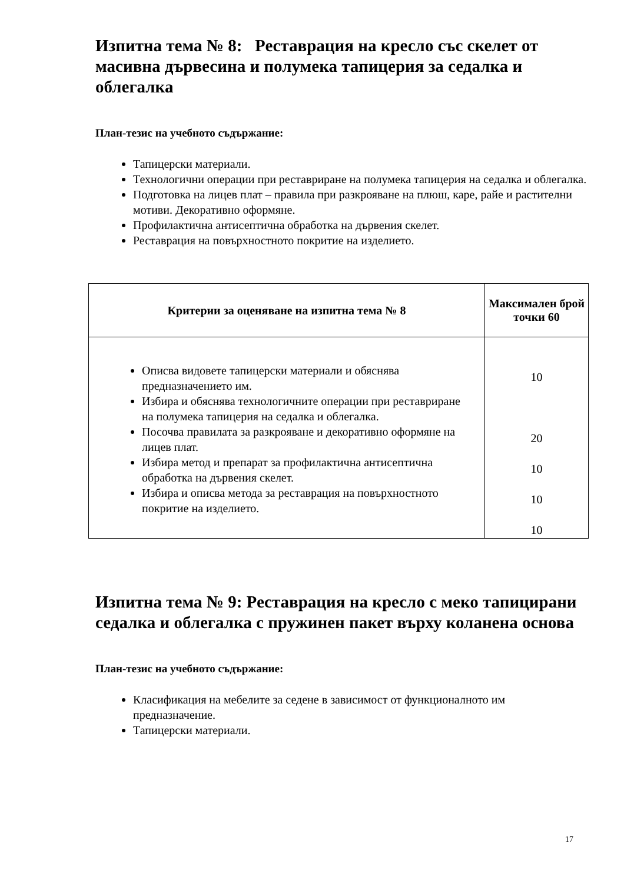Изпитна тема № 8: Реставрация на кресло със скелет от масивна дървесина и полумека тапицерия за седалка и облегалка
План-тезис на учебното съдържание:
Тапицерски материали.
Технологични операции при реставриране на полумека тапицерия на седалка и облегалка.
Подготовка на лицев плат – правила при разкрояване на плюш, каре, райе и растителни мотиви. Декоративно оформяне.
Профилактична антисептична обработка на дървения скелет.
Реставрация на повърхностното покритие на изделието.
| Критерии за оценяване на изпитна тема № 8 | Максимален брой точки 60 |
| --- | --- |
| Описва видовете тапицерски материали и обяснява предназначението им. Избира и обяснява технологичните операции при реставриране на полумека тапицерия на седалка и облегалка. Посочва правилата за разкрояване и декоративно оформяне на лицев плат. Избира метод и препарат за профилактична антисептична обработка на дървения скелет. Избира и описва метода за реставрация на повърхностното покритие на изделието. | 10 20 10 10 10 |
Изпитна тема № 9: Реставрация на кресло с меко тапицирани седалка и облегалка с пружинен пакет върху коланена основа
План-тезис на учебното съдържание:
Класификация на мебелите за седене в зависимост от функционалното им предназначение.
Тапицерски материали.
17